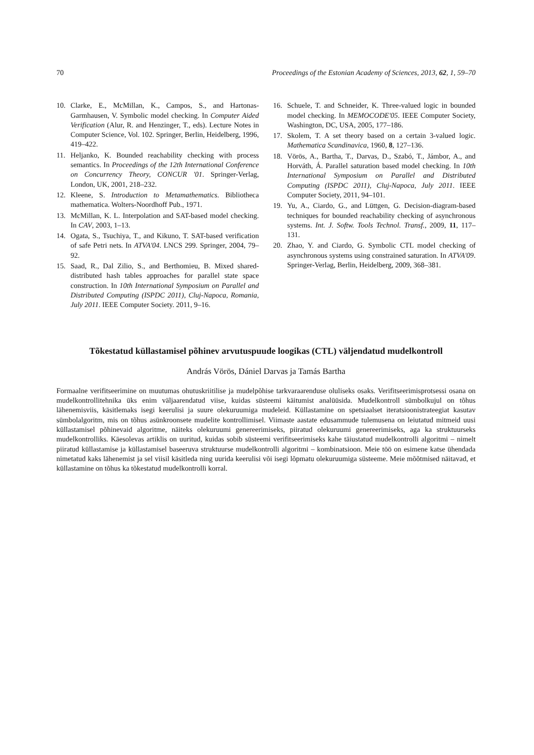70 Proceedings of the Estonian Academy of Sciences, 2013, 62, 1, 59–70
10. Clarke, E., McMillan, K., Campos, S., and Hartonas-Garmhausen, V. Symbolic model checking. In Computer Aided Verification (Alur, R. and Henzinger, T., eds). Lecture Notes in Computer Science, Vol. 102. Springer, Berlin, Heidelberg, 1996, 419–422.
11. Heljanko, K. Bounded reachability checking with process semantics. In Proceedings of the 12th International Conference on Concurrency Theory, CONCUR '01. Springer-Verlag, London, UK, 2001, 218–232.
12. Kleene, S. Introduction to Metamathematics. Bibliotheca mathematica. Wolters-Noordhoff Pub., 1971.
13. McMillan, K. L. Interpolation and SAT-based model checking. In CAV, 2003, 1–13.
14. Ogata, S., Tsuchiya, T., and Kikuno, T. SAT-based verification of safe Petri nets. In ATVA'04. LNCS 299. Springer, 2004, 79–92.
15. Saad, R., Dal Zilio, S., and Berthomieu, B. Mixed shared-distributed hash tables approaches for parallel state space construction. In 10th International Symposium on Parallel and Distributed Computing (ISPDC 2011), Cluj-Napoca, Romania, July 2011. IEEE Computer Society. 2011, 9–16.
16. Schuele, T. and Schneider, K. Three-valued logic in bounded model checking. In MEMOCODE'05. IEEE Computer Society, Washington, DC, USA, 2005, 177–186.
17. Skolem, T. A set theory based on a certain 3-valued logic. Mathematica Scandinavica, 1960, 8, 127–136.
18. Vörös, A., Bartha, T., Darvas, D., Szabó, T., Jámbor, A., and Horváth, Á. Parallel saturation based model checking. In 10th International Symposium on Parallel and Distributed Computing (ISPDC 2011), Cluj-Napoca, July 2011. IEEE Computer Society, 2011, 94–101.
19. Yu, A., Ciardo, G., and Lüttgen, G. Decision-diagram-based techniques for bounded reachability checking of asynchronous systems. Int. J. Softw. Tools Technol. Transf., 2009, 11, 117–131.
20. Zhao, Y. and Ciardo, G. Symbolic CTL model checking of asynchronous systems using constrained saturation. In ATVA'09. Springer-Verlag, Berlin, Heidelberg, 2009, 368–381.
Tõkestatud küllastamisel põhinev arvutuspuude loogikas (CTL) väljendatud mudelkontroll
András Vörös, Dániel Darvas ja Tamás Bartha
Formaalne verifitseerimine on muutumas ohutuskriitilise ja mudelpõhise tarkvaraarenduse oluliseks osaks. Verifitseerimisprotsessi osana on mudelkontrollitehnika üks enim väljaarendatud viise, kuidas süsteemi käitumist analüüsida. Mudelkontroll sümbolkujul on tõhus lähenemisviis, käsitlemaks isegi keerulisi ja suure olekuruumiga mudeleid. Küllastamine on spetsiaalset iteratsioonistrateegiat kasutav sümbolalgoritm, mis on tõhus asünkroonsete mudelite kontrollimisel. Viimaste aastate edusammude tulemusena on leiutatud mitmeid uusi küllastamisel põhinevaid algoritme, näiteks olekuruumi genereerimiseks, piiratud olekuruumi genereerimiseks, aga ka struktuurseks mudelkontrolliks. Käesolevas artiklis on uuritud, kuidas sobib süsteemi verifitseerimiseks kahe täiustatud mudelkontrolli algoritmi – nimelt piiratud küllastamise ja küllastamisel baseeruva struktuurse mudelkontrolli algoritmi – kombinatsioon. Meie töö on esimene katse ühendada nimetatud kaks lähenemist ja sel viisil käsitleda ning uurida keerulisi või isegi lõpmatu olekuruumiga süsteeme. Meie mõõtmised näitavad, et küllastamine on tõhus ka tõkestatud mudelkontrolli korral.